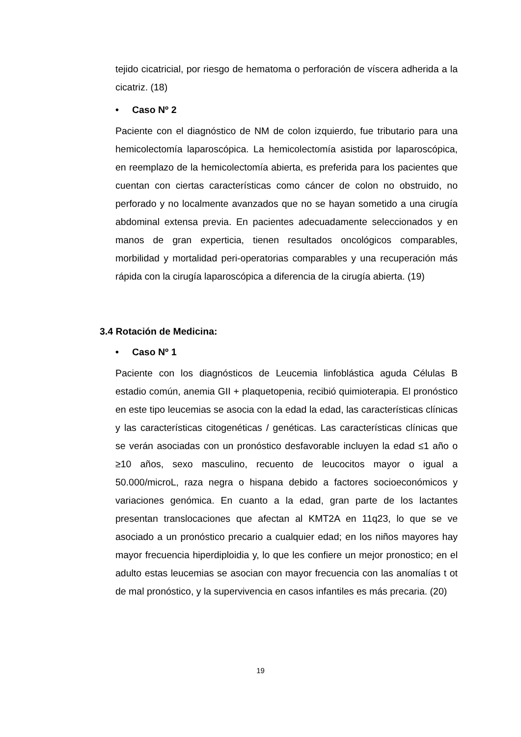tejido cicatricial, por riesgo de hematoma o perforación de víscera adherida a la cicatriz. (18)
• Caso Nº 2
Paciente con el diagnóstico de NM de colon izquierdo, fue tributario para una hemicolectomía laparoscópica. La hemicolectomía asistida por laparoscópica, en reemplazo de la hemicolectomía abierta, es preferida para los pacientes que cuentan con ciertas características como cáncer de colon no obstruido, no perforado y no localmente avanzados que no se hayan sometido a una cirugía abdominal extensa previa. En pacientes adecuadamente seleccionados y en manos de gran experticia, tienen resultados oncológicos comparables, morbilidad y mortalidad peri-operatorias comparables y una recuperación más rápida con la cirugía laparoscópica a diferencia de la cirugía abierta. (19)
3.4 Rotación de Medicina:
• Caso Nº 1
Paciente con los diagnósticos de Leucemia linfoblástica aguda Células B estadio común, anemia GII + plaquetopenia, recibió quimioterapia. El pronóstico en este tipo leucemias se asocia con la edad la edad, las características clínicas y las características citogenéticas / genéticas. Las características clínicas que se verán asociadas con un pronóstico desfavorable incluyen la edad ≤1 año o ≥10 años, sexo masculino, recuento de leucocitos mayor o igual a 50.000/microL, raza negra o hispana debido a factores socioeconómicos y variaciones genómica. En cuanto a la edad, gran parte de los lactantes presentan translocaciones que afectan al KMT2A en 11q23, lo que se ve asociado a un pronóstico precario a cualquier edad; en los niños mayores hay mayor frecuencia hiperdiploidia y, lo que les confiere un mejor pronostico; en el adulto estas leucemias se asocian con mayor frecuencia con las anomalías t ot de mal pronóstico, y la supervivencia en casos infantiles es más precaria. (20)
19